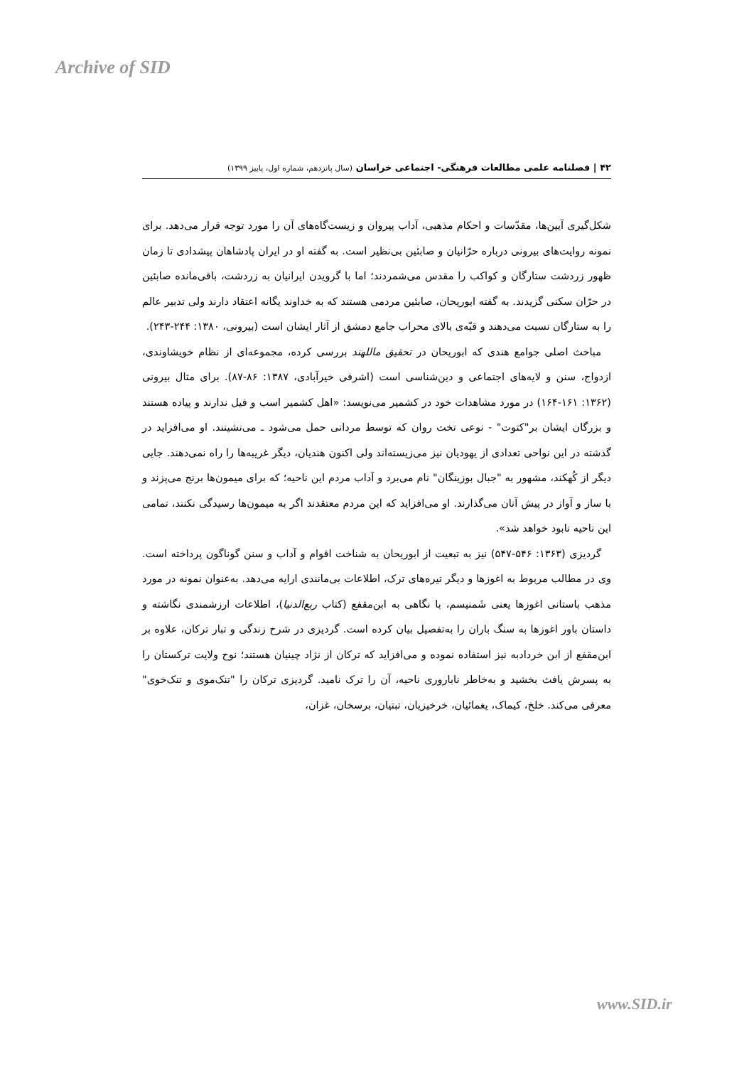Archive of SID
۴۲ | فصلنامه علمی مطالعات فرهنگی- اجتماعی خراسان (سال پانزدهم، شماره اول، پاییز ۱۳۹۹)
شکل‌گیری آیین‌ها، مقدّسات و احکام مذهبی، آداب پیروان و زیست‌گاه‌های آن را مورد توجه قرار می‌دهد. برای نمونه روایت‌های بیرونی درباره حرّانیان و صابئین بی‌نظیر است. به گفته او در ایران پادشاهان پیشدادی تا زمان ظهور زردشت ستارگان و کواکب را مقدس می‌شمردند؛ اما با گرویدن ایرانیان به زردشت، باقی‌مانده صابئین در حرّان سکنی گزیدند. به گفته ابوریحان، صابئین مردمی هستند که به خداوند یگانه اعتقاد دارند ولی تدبیر عالم را به ستارگان نسبت می‌دهند و قبّه‌ی بالای محراب جامع دمشق از آثار ایشان است (بیرونی، ۱۳۸۰: ۲۴۴-۲۴۳).
مباحث اصلی جوامع هندی که ابوریحان در تحقیق ماللهند بررسی کرده، مجموعه‌ای از نظام خویشاوندی، ازدواج، سنن و لایه‌های اجتماعی و دین‌شناسی است (اشرفی خیرآبادی، ۱۳۸۷: ۸۶-۸۷). برای مثال بیرونی (۱۳۶۲: ۱۶۱-۱۶۴) در مورد مشاهدات خود در کشمیر می‌نویسد: «اهل کشمیر اسب و فیل ندارند و پیاده هستند و بزرگان ایشان بر"کتوت" - نوعی تخت روان که توسط مردانی حمل می‌شود ـ می‌نشینند. او می‌افزاید در گذشته در این نواحی تعدادی از یهودیان نیز می‌زیسته‌اند ولی اکنون هندیان، دیگر غریبه‌ها را راه نمی‌دهند. جایی دیگر از کُهکند، مشهور به "جبال بوزینگان" نام می‌برد و آداب مردم این ناحیه؛ که برای میمون‌ها برنج می‌پزند و با ساز و آواز در پیش آنان می‌گذارند. او می‌افزاید که این مردم معتقدند اگر به میمون‌ها رسیدگی نکنند، تمامی این ناحیه نابود خواهد شد».
گردیزی (۱۳۶۳: ۵۴۶-۵۴۷) نیز به تبعیت از ابوریحان به شناخت اقوام و آداب و سنن گوناگون پرداخته است. وی در مطالب مربوط به اغوزها و دیگر تیره‌های ترک، اطلاعات بی‌مانندی ارایه می‌دهد. به‌عنوان نمونه در مورد مذهب باستانی اغوزها یعنی شَمنیسم، با نگاهی به ابن‌مقفع (کتاب ربع‌الدنیا)، اطلاعات ارزشمندی نگاشته و داستان باور اغوزها به سنگ باران را به‌تفصیل بیان کرده است. گردیزی در شرح زندگی و تبار ترکان، علاوه بر ابن‌مقفع از ابن خردادبه نیز استفاده نموده و می‌افزاید که ترکان از نژاد چینیان هستند؛ نوح ولایت ترکستان را به پسرش یافث بخشید و به‌خاطر ناباروری ناحیه، آن را ترک نامید. گردیزی ترکان را "تنک‌موی و تنک‌خوی" معرفی می‌کند. خلخ، کیماک، یغمائیان، خرخیزیان، تبتیان، برسخان، غزان،
www.SID.ir